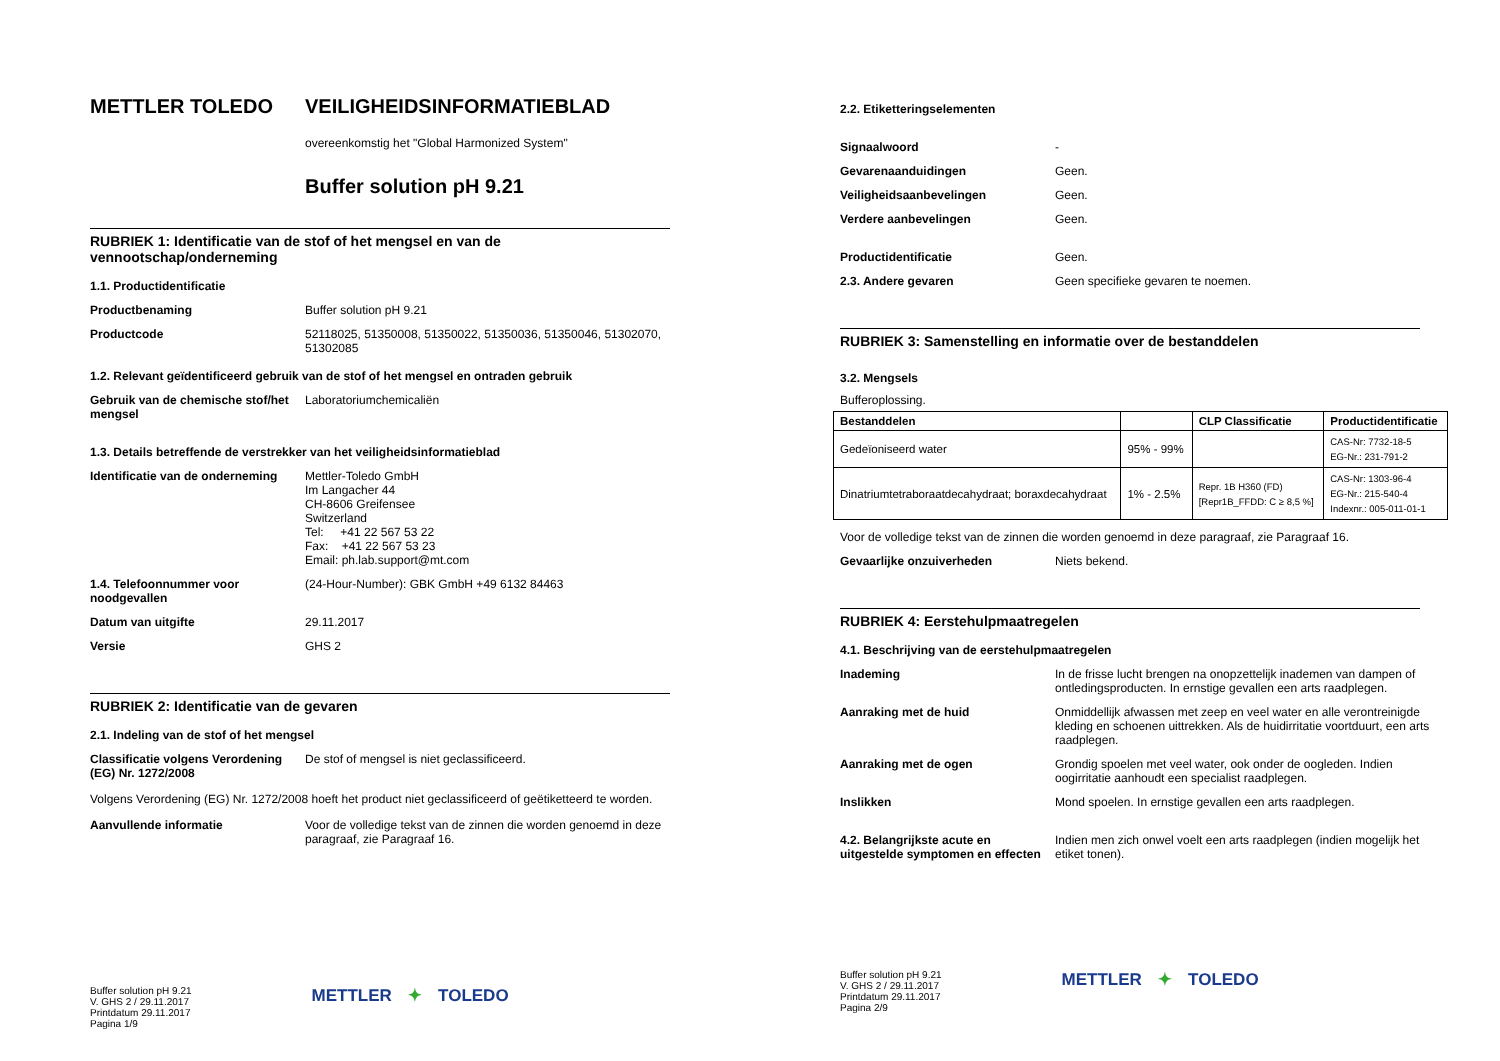METTLER TOLEDO VEILIGHEIDSINFORMATIEBLAD
overeenkomstig het "Global Harmonized System"
Buffer solution pH 9.21
RUBRIEK 1: Identificatie van de stof of het mengsel en van de vennootschap/onderneming
1.1. Productidentificatie
Productbenaming Buffer solution pH 9.21
Productcode 52118025, 51350008, 51350022, 51350036, 51350046, 51302070, 51302085
1.2. Relevant geïdentificeerd gebruik van de stof of het mengsel en ontraden gebruik
Gebruik van de chemische stof/het mengsel
Laboratoriumchemicaliën
1.3. Details betreffende de verstrekker van het veiligheidsinformatieblad
Identificatie van de onderneming
Mettler-Toledo GmbH
Im Langacher 44
CH-8606 Greifensee
Switzerland
Tel: +41 22 567 53 22
Fax: +41 22 567 53 23
Email: ph.lab.support@mt.com
1.4. Telefoonnummer voor noodgevallen
(24-Hour-Number): GBK GmbH +49 6132 84463
Datum van uitgifte 29.11.2017
Versie GHS 2
RUBRIEK 2: Identificatie van de gevaren
2.1. Indeling van de stof of het mengsel
Classificatie volgens Verordening (EG) Nr. 1272/2008
De stof of mengsel is niet geclassificeerd.
Volgens Verordening (EG) Nr. 1272/2008 hoeft het product niet geclassificeerd of geëtiketteerd te worden.
Aanvullende informatie Voor de volledige tekst van de zinnen die worden genoemd in deze paragraaf, zie Paragraaf 16.
Buffer solution pH 9.21
V. GHS 2 / 29.11.2017
Printdatum 29.11.2017
Pagina 1/9
METTLER ✦ TOLEDO
2.2. Etiketteringselementen
Signaalwoord -
Gevarenaanduidingen Geen.
Veiligheidsaanbevelingen Geen.
Verdere aanbevelingen Geen.
Productidentificatie Geen.
2.3. Andere gevaren Geen specifieke gevaren te noemen.
RUBRIEK 3: Samenstelling en informatie over de bestanddelen
3.2. Mengsels
Bufferoplossing.
| Bestanddelen | | CLP Classificatie | Productidentificatie |
| --- | --- | --- | --- |
| Gedeïoniseerd water | 95% - 99% | | CAS-Nr: 7732-18-5 EG-Nr.: 231-791-2 |
| Dinatriumtetraboraatdecahydraat; boraxdecahydraat | 1% - 2.5% | Repr. 1B H360 (FD) [Repr1B_FFDD: C ≥ 8,5 %] | CAS-Nr: 1303-96-4 EG-Nr.: 215-540-4 Indexnr.: 005-011-01-1 |
Voor de volledige tekst van de zinnen die worden genoemd in deze paragraaf, zie Paragraaf 16.
Gevaarlijke onzuiverheden Niets bekend.
RUBRIEK 4: Eerstehulpmaatregelen
4.1. Beschrijving van de eerstehulpmaatregelen
Inademing In de frisse lucht brengen na onopzettelijk inademen van dampen of ontledingsproducten. In ernstige gevallen een arts raadplegen.
Aanraking met de huid Onmiddellijk afwassen met zeep en veel water en alle verontreinigde kleding en schoenen uittrekken. Als de huidirritatie voortduurt, een arts raadplegen.
Aanraking met de ogen Grondig spoelen met veel water, ook onder de oogleden. Indien oogirritatie aanhoudt een specialist raadplegen.
Inslikken Mond spoelen. In ernstige gevallen een arts raadplegen.
4.2. Belangrijkste acute en uitgestelde symptomen en effecten
Indien men zich onwel voelt een arts raadplegen (indien mogelijk het etiket tonen).
Buffer solution pH 9.21
V. GHS 2 / 29.11.2017
Printdatum 29.11.2017
Pagina 2/9
METTLER ✦ TOLEDO